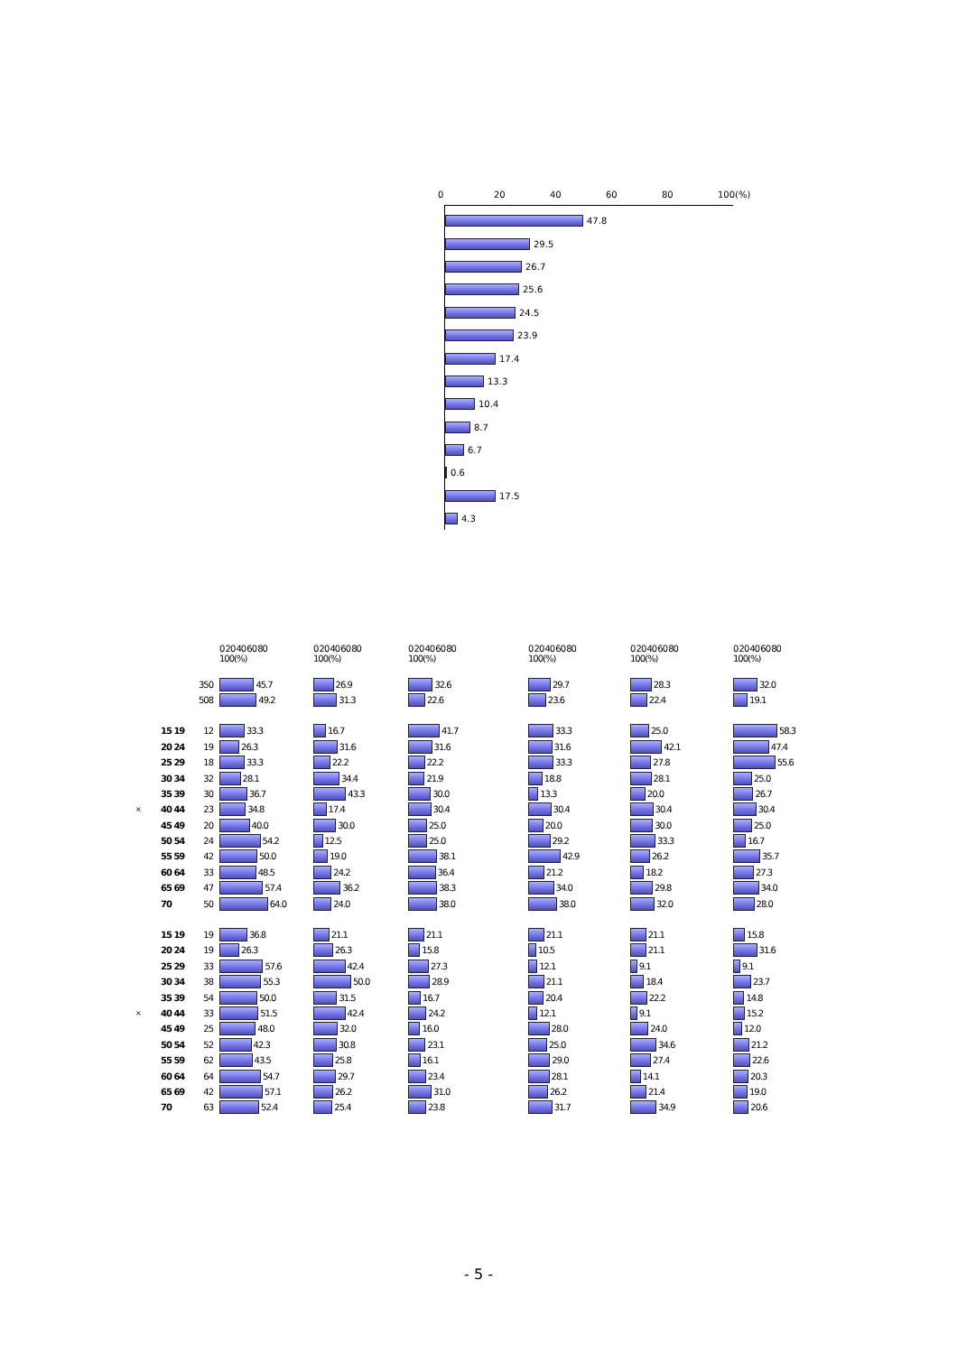0 20 40 60 80 100(%)
47.8
29.5
26.7
25.6
24.5
23.9
17.4
13.3
10.4
8.7
6.7
0.6
17.5
4.3
0 20 40 60 80 100(%) 0 20 40 60 80 100(%) 0 20 40 60 80 100(%) 0 20 40 60 80 100(%) 0 20 40 60 80 100(%) 0 20 40 60 80 100(%)
350 45.7 26.9 32.6 29.7 28.3 32.0
508 49.2 31.3 22.6 23.6 22.4 19.1
15 19 12 33.3 16.7 41.7 33.3 25.0 58.3
20 24 19 26.3 31.6 31.6 31.6 42.1 47.4
25 29 18 33.3 22.2 22.2 33.3 27.8 55.6
30 34 32 28.1 34.4 21.9 18.8 28.1 25.0
35 39 30 36.7 43.3 30.0 13.3 20.0 26.7
× 40 44 23 34.8 17.4 30.4 30.4 30.4 30.4
45 49 20 40.0 30.0 25.0 20.0 30.0 25.0
50 54 24 54.2 12.5 25.0 29.2 33.3 16.7
55 59 42 50.0 19.0 38.1 42.9 26.2 35.7
60 64 33 48.5 24.2 36.4 21.2 18.2 27.3
65 69 47 57.4 36.2 38.3 34.0 29.8 34.0
70 50 64.0 24.0 38.0 38.0 32.0 28.0
15 19 19 36.8 21.1 21.1 21.1 21.1 15.8
20 24 19 26.3 26.3 15.8 10.5 21.1 31.6
25 29 33 57.6 42.4 27.3 12.1 9.1 9.1
30 34 38 55.3 50.0 28.9 21.1 18.4 23.7
35 39 54 50.0 31.5 16.7 20.4 22.2 14.8
× 40 44 33 51.5 42.4 24.2 12.1 9.1 15.2
45 49 25 48.0 32.0 16.0 28.0 24.0 12.0
50 54 52 42.3 30.8 23.1 25.0 34.6 21.2
55 59 62 43.5 25.8 16.1 29.0 27.4 22.6
60 64 64 54.7 29.7 23.4 28.1 14.1 20.3
65 69 42 57.1 26.2 31.0 26.2 21.4 19.0
70 63 52.4 25.4 23.8 31.7 34.9 20.6
- 5 -